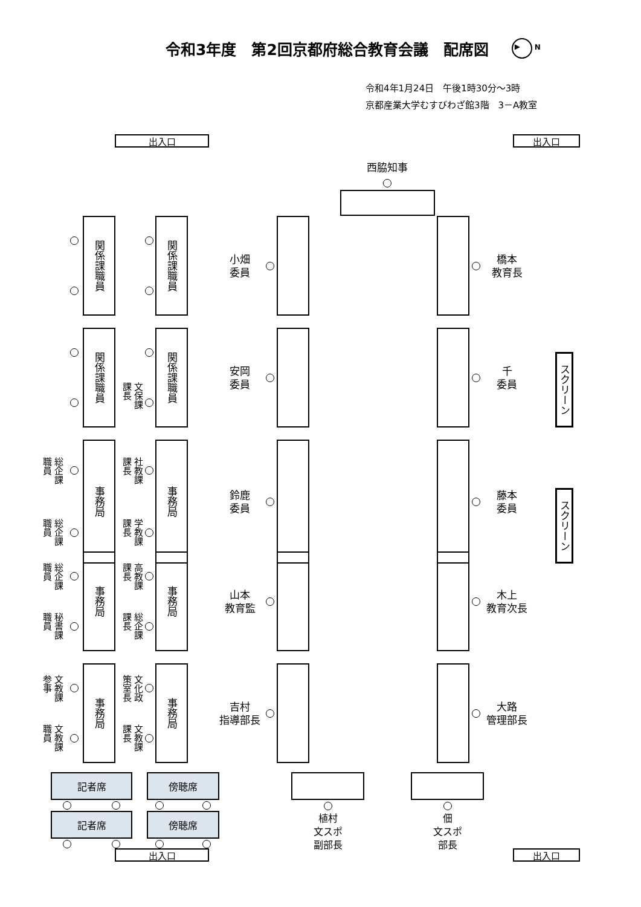令和3年度　第2回京都府総合教育会議　配席図
▶ N
令和4年1月24日　午後1時30分～3時
京都産業大学むすびわざ館3階　3－A教室
出入口 出入口
西脇知事
関係課職員
関係課職員
小畑
委員
橋本
教育長
関係課職員
文保課
課長
関係課職員
安岡
委員
千
委員
スクリーン
総企課
職員
総企課
職員
事務局
社教課
課長
学教課
課長
事務局
鈴鹿
委員
藤本
委員
スクリーン
総企課
職員
秘書課
職員
事務局
高教課
課長
総企課
課長
事務局
山本
教育監
木上
教育次長
文教課
参事
文教課
職員
事務局
文化政
策室長
文教課
課長
事務局
吉村
指導部長
大路
管理部長
記者席
記者席
傍聴席
傍聴席
植村
文スポ
副部長
佃
文スポ
部長
出入口 出入口